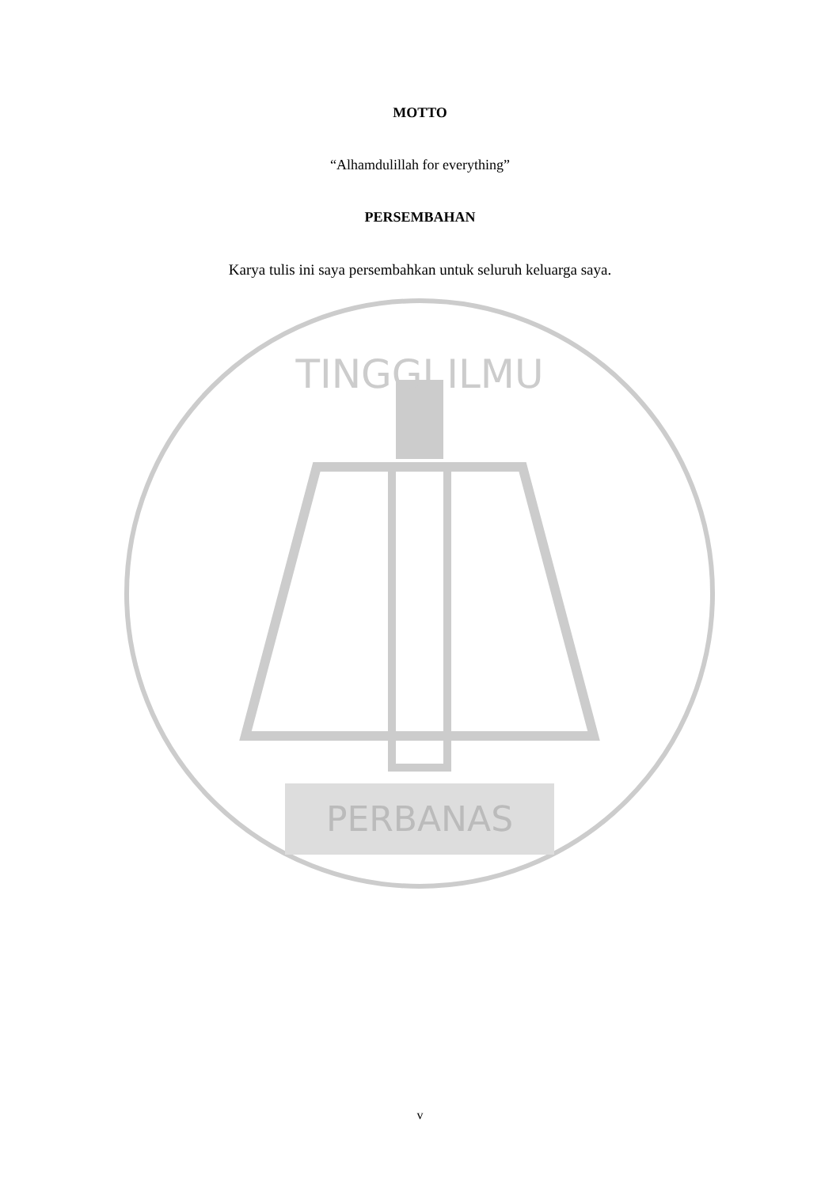MOTTO
“Alhamdulillah for everything”
PERSEMBAHAN
Karya tulis ini saya persembahkan untuk seluruh keluarga saya.
PERBANAS
TINGGI ILMU
v